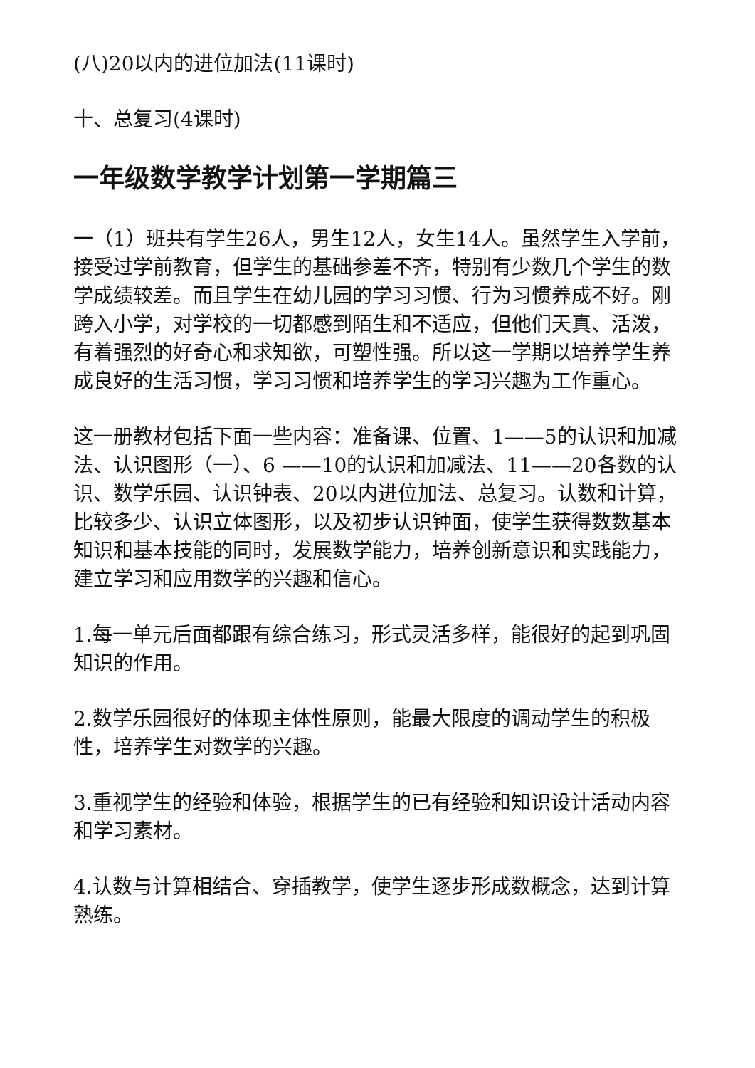(八)20以内的进位加法(11课时)
十、总复习(4课时)
一年级数学教学计划第一学期篇三
一（1）班共有学生26人，男生12人，女生14人。虽然学生入学前，接受过学前教育，但学生的基础参差不齐，特别有少数几个学生的数学成绩较差。而且学生在幼儿园的学习习惯、行为习惯养成不好。刚跨入小学，对学校的一切都感到陌生和不适应，但他们天真、活泼，有着强烈的好奇心和求知欲，可塑性强。所以这一学期以培养学生养成良好的生活习惯，学习习惯和培养学生的学习兴趣为工作重心。
这一册教材包括下面一些内容：准备课、位置、1——5的认识和加减法、认识图形（一）、6 ——10的认识和加减法、11——20各数的认识、数学乐园、认识钟表、20以内进位加法、总复习。认数和计算，比较多少、认识立体图形，以及初步认识钟面，使学生获得数数基本知识和基本技能的同时，发展数学能力，培养创新意识和实践能力，建立学习和应用数学的兴趣和信心。
1.每一单元后面都跟有综合练习，形式灵活多样，能很好的起到巩固知识的作用。
2.数学乐园很好的体现主体性原则，能最大限度的调动学生的积极性，培养学生对数学的兴趣。
3.重视学生的经验和体验，根据学生的已有经验和知识设计活动内容和学习素材。
4.认数与计算相结合、穿插教学，使学生逐步形成数概念，达到计算熟练。